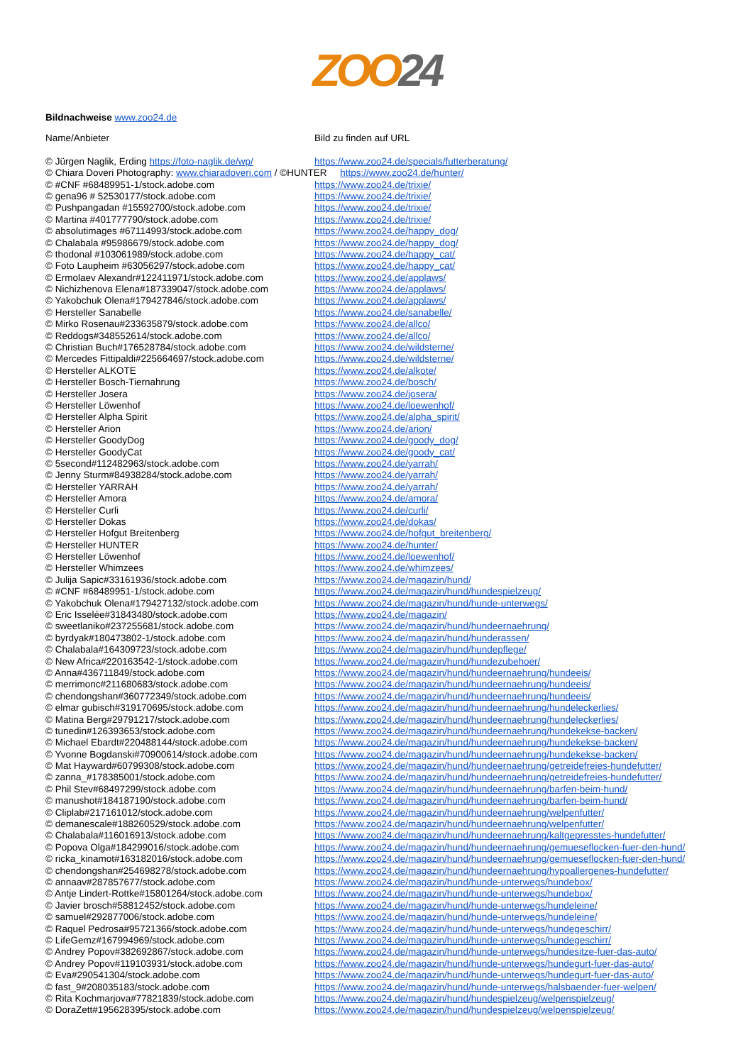ZOO24
Bildnachweise www.zoo24.de
| Name/Anbieter | Bild zu finden auf URL |
| © Jürgen Naglik, Erding https://foto-naglik.de/wp/ | https://www.zoo24.de/specials/futterberatung/ |
| © Chiara Doveri Photography: www.chiaradoveri.com / ©HUNTER https://www.zoo24.de/hunter/ | |
| © #CNF #68489951-1/stock.adobe.com | https://www.zoo24.de/trixie/ |
| © gena96 # 52530177/stock.adobe.com | https://www.zoo24.de/trixie/ |
| © Pushpangadan #15592700/stock.adobe.com | https://www.zoo24.de/trixie/ |
| © Martina #401777790/stock.adobe.com | https://www.zoo24.de/trixie/ |
| © absolutimages #67114993/stock.adobe.com | https://www.zoo24.de/happy_dog/ |
| © Chalabala #95986679/stock.adobe.com | https://www.zoo24.de/happy_dog/ |
| © thodonal #103061989/stock.adobe.com | https://www.zoo24.de/happy_cat/ |
| © Foto Laupheim #63056297/stock.adobe.com | https://www.zoo24.de/happy_cat/ |
| © Ermolaev Alexandr#122411971/stock.adobe.com | https://www.zoo24.de/applaws/ |
| © Nichizhenova Elena#187339047/stock.adobe.com | https://www.zoo24.de/applaws/ |
| © Yakobchuk Olena#179427846/stock.adobe.com | https://www.zoo24.de/applaws/ |
| © Hersteller Sanabelle | https://www.zoo24.de/sanabelle/ |
| © Mirko Rosenau#233635879/stock.adobe.com | https://www.zoo24.de/allco/ |
| © Reddogs#348552614/stock.adobe.com | https://www.zoo24.de/allco/ |
| © Christian Buch#176528784/stock.adobe.com | https://www.zoo24.de/wildsterne/ |
| © Mercedes Fittipaldi#225664697/stock.adobe.com | https://www.zoo24.de/wildsterne/ |
| © Hersteller ALKOTE | https://www.zoo24.de/alkote/ |
| © Hersteller Bosch-Tiernahrung | https://www.zoo24.de/bosch/ |
| © Hersteller Josera | https://www.zoo24.de/josera/ |
| © Hersteller Löwenhof | https://www.zoo24.de/loewenhof/ |
| © Hersteller Alpha Spirit | https://www.zoo24.de/alpha_spirit/ |
| © Hersteller Arion | https://www.zoo24.de/arion/ |
| © Hersteller GoodyDog | https://www.zoo24.de/goody_dog/ |
| © Hersteller GoodyCat | https://www.zoo24.de/goody_cat/ |
| © 5second#112482963/stock.adobe.com | https://www.zoo24.de/yarrah/ |
| © Jenny Sturm#84938284/stock.adobe.com | https://www.zoo24.de/yarrah/ |
| © Hersteller YARRAH | https://www.zoo24.de/yarrah/ |
| © Hersteller Amora | https://www.zoo24.de/amora/ |
| © Hersteller Curli | https://www.zoo24.de/curli/ |
| © Hersteller Dokas | https://www.zoo24.de/dokas/ |
| © Hersteller Hofgut Breitenberg | https://www.zoo24.de/hofgut_breitenberg/ |
| © Hersteller HUNTER | https://www.zoo24.de/hunter/ |
| © Hersteller Löwenhof | https://www.zoo24.de/loewenhof/ |
| © Hersteller Whimzees | https://www.zoo24.de/whimzees/ |
| © Julija Sapic#33161936/stock.adobe.com | https://www.zoo24.de/magazin/hund/ |
| © #CNF #68489951-1/stock.adobe.com | https://www.zoo24.de/magazin/hund/hundespielzeug/ |
| © Yakobchuk Olena#179427132/stock.adobe.com | https://www.zoo24.de/magazin/hund/hunde-unterwegs/ |
| © Eric Isselée#31843480/stock.adobe.com | https://www.zoo24.de/magazin/ |
| © sweetlaniko#237255681/stock.adobe.com | https://www.zoo24.de/magazin/hund/hundeernaehrung/ |
| © byrdyak#180473802-1/stock.adobe.com | https://www.zoo24.de/magazin/hund/hunderassen/ |
| © Chalabala#164309723/stock.adobe.com | https://www.zoo24.de/magazin/hund/hundepflege/ |
| © New Africa#220163542-1/stock.adobe.com | https://www.zoo24.de/magazin/hund/hundezubehoer/ |
| © Anna#436711849/stock.adobe.com | https://www.zoo24.de/magazin/hund/hundeernaehrung/hundeeis/ |
| © merrimonc#211680683/stock.adobe.com | https://www.zoo24.de/magazin/hund/hundeernaehrung/hundeeis/ |
| © chendongshan#360772349/stock.adobe.com | https://www.zoo24.de/magazin/hund/hundeernaehrung/hundeeis/ |
| © elmar gubisch#319170695/stock.adobe.com | https://www.zoo24.de/magazin/hund/hundeernaehrung/hundeleckerlies/ |
| © Matina Berg#29791217/stock.adobe.com | https://www.zoo24.de/magazin/hund/hundeernaehrung/hundeleckerlies/ |
| © tunedin#126393653/stock.adobe.com | https://www.zoo24.de/magazin/hund/hundeernaehrung/hundekekse-backen/ |
| © Michael Ebardt#220488144/stock.adobe.com | https://www.zoo24.de/magazin/hund/hundeernaehrung/hundekekse-backen/ |
| © Yvonne Bogdanski#70900614/stock.adobe.com | https://www.zoo24.de/magazin/hund/hundeernaehrung/hundekekse-backen/ |
| © Mat Hayward#60799308/stock.adobe.com | https://www.zoo24.de/magazin/hund/hundeernaehrung/getreidefreies-hundefutter/ |
| © zanna_#178385001/stock.adobe.com | https://www.zoo24.de/magazin/hund/hundeernaehrung/getreidefreies-hundefutter/ |
| © Phil Stev#68497299/stock.adobe.com | https://www.zoo24.de/magazin/hund/hundeernaehrung/barfen-beim-hund/ |
| © manushot#184187190/stock.adobe.com | https://www.zoo24.de/magazin/hund/hundeernaehrung/barfen-beim-hund/ |
| © Cliplab#217161012/stock.adobe.com | https://www.zoo24.de/magazin/hund/hundeernaehrung/welpenfutter/ |
| © demanescale#188260529/stock.adobe.com | https://www.zoo24.de/magazin/hund/hundeernaehrung/welpenfutter/ |
| © Chalabala#116016913/stock.adobe.com | https://www.zoo24.de/magazin/hund/hundeernaehrung/kaltgepresstes-hundefutter/ |
| © Popova Olga#184299016/stock.adobe.com | https://www.zoo24.de/magazin/hund/hundeernaehrung/gemueseflocken-fuer-den-hund/ |
| © ricka_kinamot#163182016/stock.adobe.com | https://www.zoo24.de/magazin/hund/hundeernaehrung/gemueseflocken-fuer-den-hund/ |
| © chendongshan#254698278/stock.adobe.com | https://www.zoo24.de/magazin/hund/hundeernaehrung/hypoallergenes-hundefutter/ |
| © annaav#287857677/stock.adobe.com | https://www.zoo24.de/magazin/hund/hunde-unterwegs/hundebox/ |
| © Antje Lindert-Rottke#15801264/stock.adobe.com | https://www.zoo24.de/magazin/hund/hunde-unterwegs/hundebox/ |
| © Javier brosch#58812452/stock.adobe.com | https://www.zoo24.de/magazin/hund/hunde-unterwegs/hundeleine/ |
| © samuel#292877006/stock.adobe.com | https://www.zoo24.de/magazin/hund/hunde-unterwegs/hundeleine/ |
| © Raquel Pedrosa#95721366/stock.adobe.com | https://www.zoo24.de/magazin/hund/hunde-unterwegs/hundegeschirr/ |
| © LifeGemz#167994969/stock.adobe.com | https://www.zoo24.de/magazin/hund/hunde-unterwegs/hundegeschirr/ |
| © Andrey Popov#382692867/stock.adobe.com | https://www.zoo24.de/magazin/hund/hunde-unterwegs/hundesitze-fuer-das-auto/ |
| © Andrey Popov#119103931/stock.adobe.com | https://www.zoo24.de/magazin/hund/hunde-unterwegs/hundegurt-fuer-das-auto/ |
| © Eva#290541304/stock.adobe.com | https://www.zoo24.de/magazin/hund/hunde-unterwegs/hundegurt-fuer-das-auto/ |
| © fast_9#208035183/stock.adobe.com | https://www.zoo24.de/magazin/hund/hunde-unterwegs/halsbaender-fuer-welpen/ |
| © Rita Kochmarjova#77821839/stock.adobe.com | https://www.zoo24.de/magazin/hund/hundespielzeug/welpenspielzeug/ |
| © DoraZett#195628395/stock.adobe.com | https://www.zoo24.de/magazin/hund/hundespielzeug/welpenspielzeug/ |